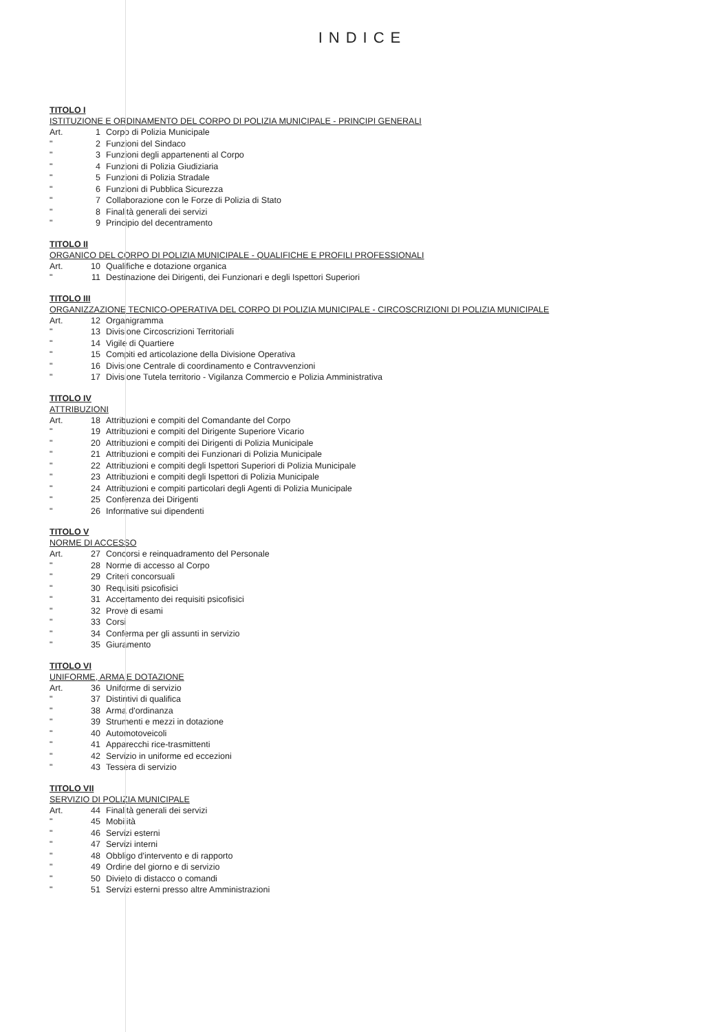INDICE
TITOLO I
ISTITUZIONE E ORDINAMENTO DEL CORPO DI POLIZIA MUNICIPALE - PRINCIPI GENERALI
Art. 1 Corpo di Polizia Municipale
" 2 Funzioni del Sindaco
" 3 Funzioni degli appartenenti al Corpo
" 4 Funzioni di Polizia Giudiziaria
" 5 Funzioni di Polizia Stradale
" 6 Funzioni di Pubblica Sicurezza
" 7 Collaborazione con le Forze di Polizia di Stato
" 8 Finalità generali dei servizi
" 9 Principio del decentramento
TITOLO II
ORGANICO DEL CORPO DI POLIZIA MUNICIPALE - QUALIFICHE E PROFILI PROFESSIONALI
Art. 10 Qualifiche e dotazione organica
" 11 Destinazione dei Dirigenti, dei Funzionari e degli Ispettori Superiori
TITOLO III
ORGANIZZAZIONE TECNICO-OPERATIVA DEL CORPO DI POLIZIA MUNICIPALE - CIRCOSCRIZIONI DI POLIZIA MUNICIPALE
Art. 12 Organigramma
" 13 Divisione Circoscrizioni Territoriali
" 14 Vigile di Quartiere
" 15 Compiti ed articolazione della Divisione Operativa
" 16 Divisione Centrale di coordinamento e Contravvenzioni
" 17 Divisione Tutela territorio - Vigilanza Commercio e Polizia Amministrativa
TITOLO IV
ATTRIBUZIONI
Art. 18 Attribuzioni e compiti del Comandante del Corpo
" 19 Attribuzioni e compiti del Dirigente Superiore Vicario
" 20 Attribuzioni e compiti dei Dirigenti di Polizia Municipale
" 21 Attribuzioni e compiti dei Funzionari di Polizia Municipale
" 22 Attribuzioni e compiti degli Ispettori Superiori di Polizia Municipale
" 23 Attribuzioni e compiti degli Ispettori di Polizia Municipale
" 24 Attribuzioni e compiti particolari degli Agenti di Polizia Municipale
" 25 Conferenza dei Dirigenti
" 26 Informative sui dipendenti
TITOLO V
NORME DI ACCESSO
Art. 27 Concorsi e reinquadramento del Personale
" 28 Norme di accesso al Corpo
" 29 Criteri concorsuali
" 30 Requisiti psicofisici
" 31 Accertamento dei requisiti psicofisici
" 32 Prove di esami
" 33 Corsi
" 34 Conferma per gli assunti in servizio
" 35 Giuramento
TITOLO VI
UNIFORME, ARMA E DOTAZIONE
Art. 36 Uniforme di servizio
" 37 Distintivi di qualifica
" 38 Arma d'ordinanza
" 39 Strumenti e mezzi in dotazione
" 40 Automotoveicoli
" 41 Apparecchi rice-trasmittenti
" 42 Servizio in uniforme ed eccezioni
" 43 Tessera di servizio
TITOLO VII
SERVIZIO DI POLIZIA MUNICIPALE
Art. 44 Finalità generali dei servizi
" 45 Mobilità
" 46 Servizi esterni
" 47 Servizi interni
" 48 Obbligo d'intervento e di rapporto
" 49 Ordine del giorno e di servizio
" 50 Divieto di distacco o comandi
" 51 Servizi esterni presso altre Amministrazioni